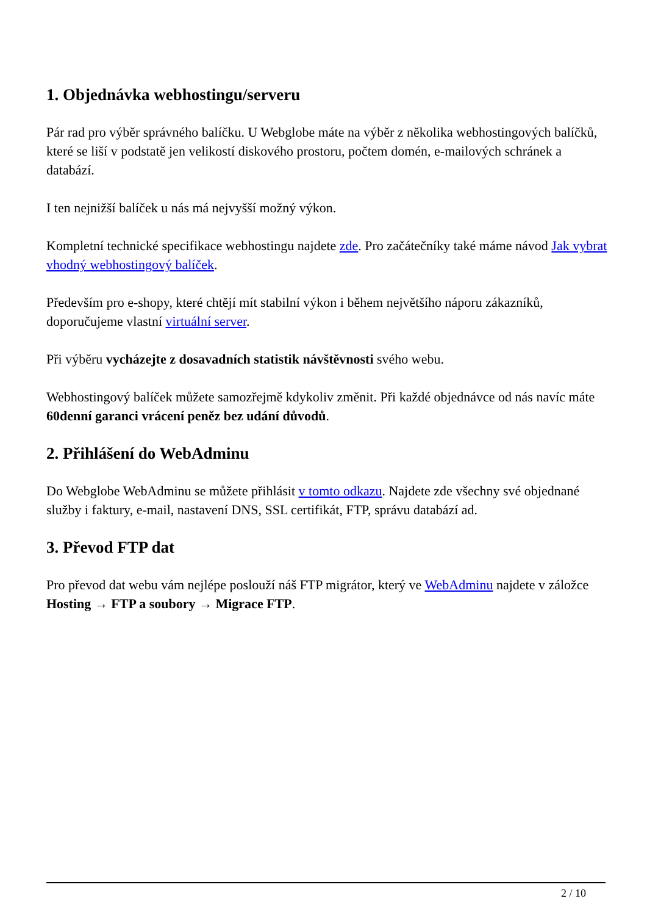1. Objednávka webhostingu/serveru
Pár rad pro výběr správného balíčku. U Webglobe máte na výběr z několika webhostingových balíčků, které se liší v podstatě jen velikostí diskového prostoru, počtem domén, e-mailových schránek a databází.
I ten nejnižší balíček u nás má nejvyšší možný výkon.
Kompletní technické specifikace webhostingu najdete zde. Pro začátečníky také máme návod Jak vybrat vhodný webhostingový balíček.
Především pro e-shopy, které chtějí mít stabilní výkon i během největšího náporu zákazníků, doporučujeme vlastní virtuální server.
Při výběru vycházejte z dosavadních statistik návštěvnosti svého webu.
Webhostingový balíček můžete samozřejmě kdykoliv změnit. Při každé objednávce od nás navíc máte 60denní garanci vrácení peněz bez udání důvodů.
2. Přihlášení do WebAdminu
Do Webglobe WebAdminu se můžete přihlásit v tomto odkazu. Najdete zde všechny své objednané služby i faktury, e-mail, nastavení DNS, SSL certifikát, FTP, správu databází ad.
3. Převod FTP dat
Pro převod dat webu vám nejlépe poslouží náš FTP migrátor, který ve WebAdminu najdete v záložce Hosting → FTP a soubory → Migrace FTP.
2 / 10